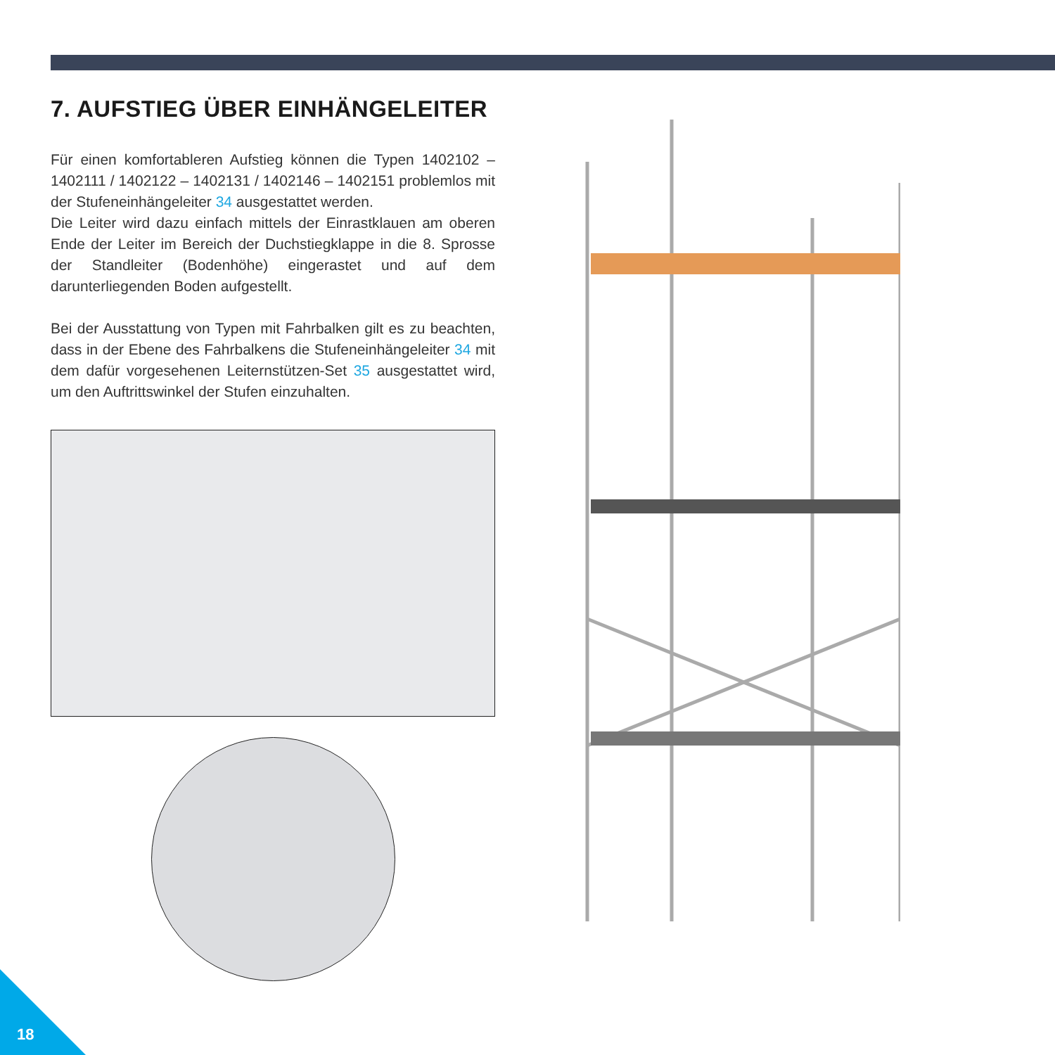7. AUFSTIEG ÜBER EINHÄNGELEITER
Für einen komfortableren Aufstieg können die Typen 1402102 – 1402111 / 1402122 – 1402131 / 1402146 – 1402151 problemlos mit der Stufen­einhängeleiter 34 ausgestattet werden.
Die Leiter wird dazu einfach mittels der Einrastklauen am oberen Ende der Leiter im Bereich der Duchstiegklappe in die 8. Sprosse der Standleiter (Bodenhöhe) eingerastet und auf dem darunterliegenden Boden aufgestellt.
Bei der Ausstattung von Typen mit Fahrbalken gilt es zu beachten, dass in der Ebene des Fahrbalkens die Stufeneinhängeleiter 34 mit dem dafür vorgesehenen Leiternstützen-Set 35 ausgestattet wird, um den Auftrittswinkel der Stufen einzuhalten.
18